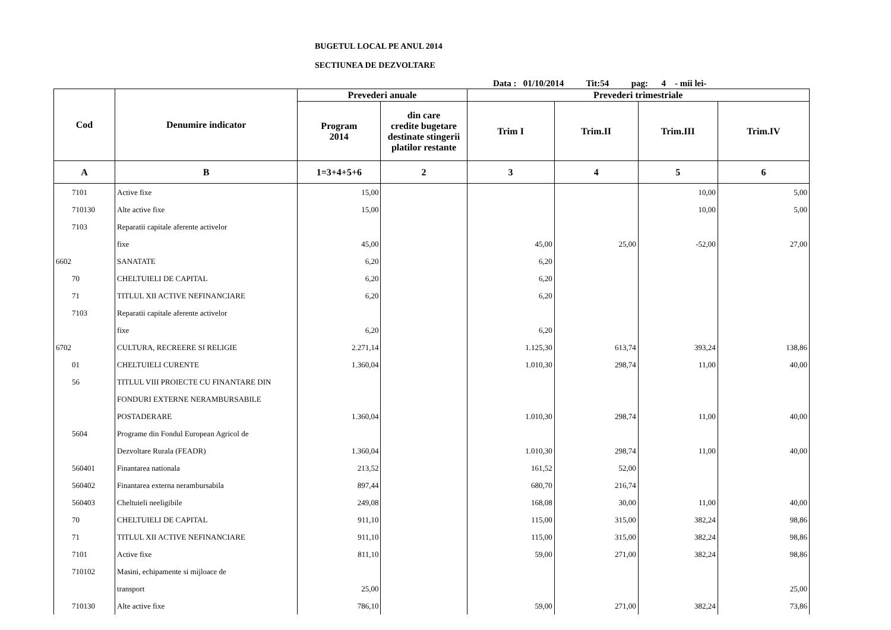BUGETUL LOCAL PE ANUL 2014
SECTIUNEA DE DEZVOLTARE
Data : 01/10/2014 Tit:54 pag: 4 - mii lei-
| Cod | Denumire indicator | Prevederi anuale | | Prevederi trimestriale | | | |
| --- | --- | --- | --- | --- | --- | --- | --- |
| | | Program 2014 | din care credite bugetare destinate stingerii platilor restante | Trim I | Trim.II | Trim.III | Trim.IV |
| A | B | 1=3+4+5+6 | 2 | 3 | 4 | 5 | 6 |
| 7101 | Active fixe | 15,00 | | | | 10,00 | 5,00 |
| 710130 | Alte active fixe | 15,00 | | | | 10,00 | 5,00 |
| 7103 | Reparatii capitale aferente activelor | | | | | | |
| | fixe | 45,00 | | 45,00 | 25,00 | -52,00 | 27,00 |
| 6602 | SANATATE | 6,20 | | 6,20 | | | |
| 70 | CHELTUIELI DE CAPITAL | 6,20 | | 6,20 | | | |
| 71 | TITLUL XII ACTIVE NEFINANCIARE | 6,20 | | 6,20 | | | |
| 7103 | Reparatii capitale aferente activelor | | | | | | |
| | fixe | 6,20 | | 6,20 | | | |
| 6702 | CULTURA, RECREERE SI RELIGIE | 2.271,14 | | 1.125,30 | 613,74 | 393,24 | 138,86 |
| 01 | CHELTUIELI CURENTE | 1.360,04 | | 1.010,30 | 298,74 | 11,00 | 40,00 |
| 56 | TITLUL VIII PROIECTE CU FINANTARE DIN | | | | | | |
| | FONDURI EXTERNE NERAMBURSABILE | | | | | | |
| | POSTADERARE | 1.360,04 | | 1.010,30 | 298,74 | 11,00 | 40,00 |
| 5604 | Programe din Fondul European Agricol de | | | | | | |
| | Dezvoltare Rurala (FEADR) | 1.360,04 | | 1.010,30 | 298,74 | 11,00 | 40,00 |
| 560401 | Finantarea nationala | 213,52 | | 161,52 | 52,00 | | |
| 560402 | Finantarea externa nerambursabila | 897,44 | | 680,70 | 216,74 | | |
| 560403 | Cheltuieli neeligibile | 249,08 | | 168,08 | 30,00 | 11,00 | 40,00 |
| 70 | CHELTUIELI DE CAPITAL | 911,10 | | 115,00 | 315,00 | 382,24 | 98,86 |
| 71 | TITLUL XII ACTIVE NEFINANCIARE | 911,10 | | 115,00 | 315,00 | 382,24 | 98,86 |
| 7101 | Active fixe | 811,10 | | 59,00 | 271,00 | 382,24 | 98,86 |
| 710102 | Masini, echipamente si mijloace de | | | | | | |
| | transport | 25,00 | | | | | 25,00 |
| 710130 | Alte active fixe | 786,10 | | 59,00 | 271,00 | 382,24 | 73,86 |